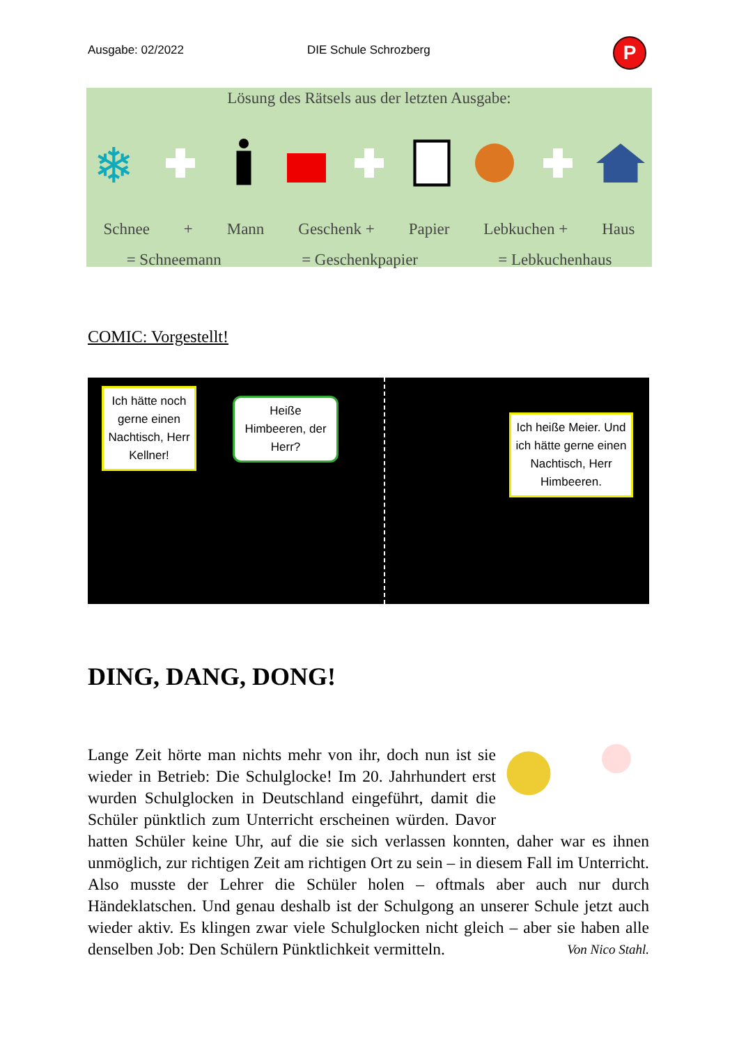Ausgabe: 02/2022 DIE Schule Schrozberg P
Lösung des Rätsels aus der letzten Ausgabe:
❄
Schnee + Mann Geschenk + Papier Lebkuchen + Haus
= Schneemann = Geschenkpapier = Lebkuchenhaus
COMIC: Vorgestellt!
Ich hätte noch gerne einen Nachtisch, Herr Kellner!
Heiße Himbeeren, der Herr?
Ich heiße Meier. Und ich hätte gerne einen Nachtisch, Herr Himbeeren.
DING, DANG, DONG!
Lange Zeit hörte man nichts mehr von ihr, doch nun ist sie wieder in Betrieb: Die Schulglocke! Im 20. Jahrhundert erst wurden Schulglocken in Deutschland eingeführt, damit die Schüler pünktlich zum Unterricht erscheinen würden. Davor hatten Schüler keine Uhr, auf die sie sich verlassen konnten, daher war es ihnen unmöglich, zur richtigen Zeit am richtigen Ort zu sein – in diesem Fall im Unterricht. Also musste der Lehrer die Schüler holen – oftmals aber auch nur durch Händeklatschen. Und genau deshalb ist der Schulgong an unserer Schule jetzt auch wieder aktiv. Es klingen zwar viele Schulglocken nicht gleich – aber sie haben alle denselben Job: Den Schülern Pünktlichkeit vermitteln. Von Nico Stahl.